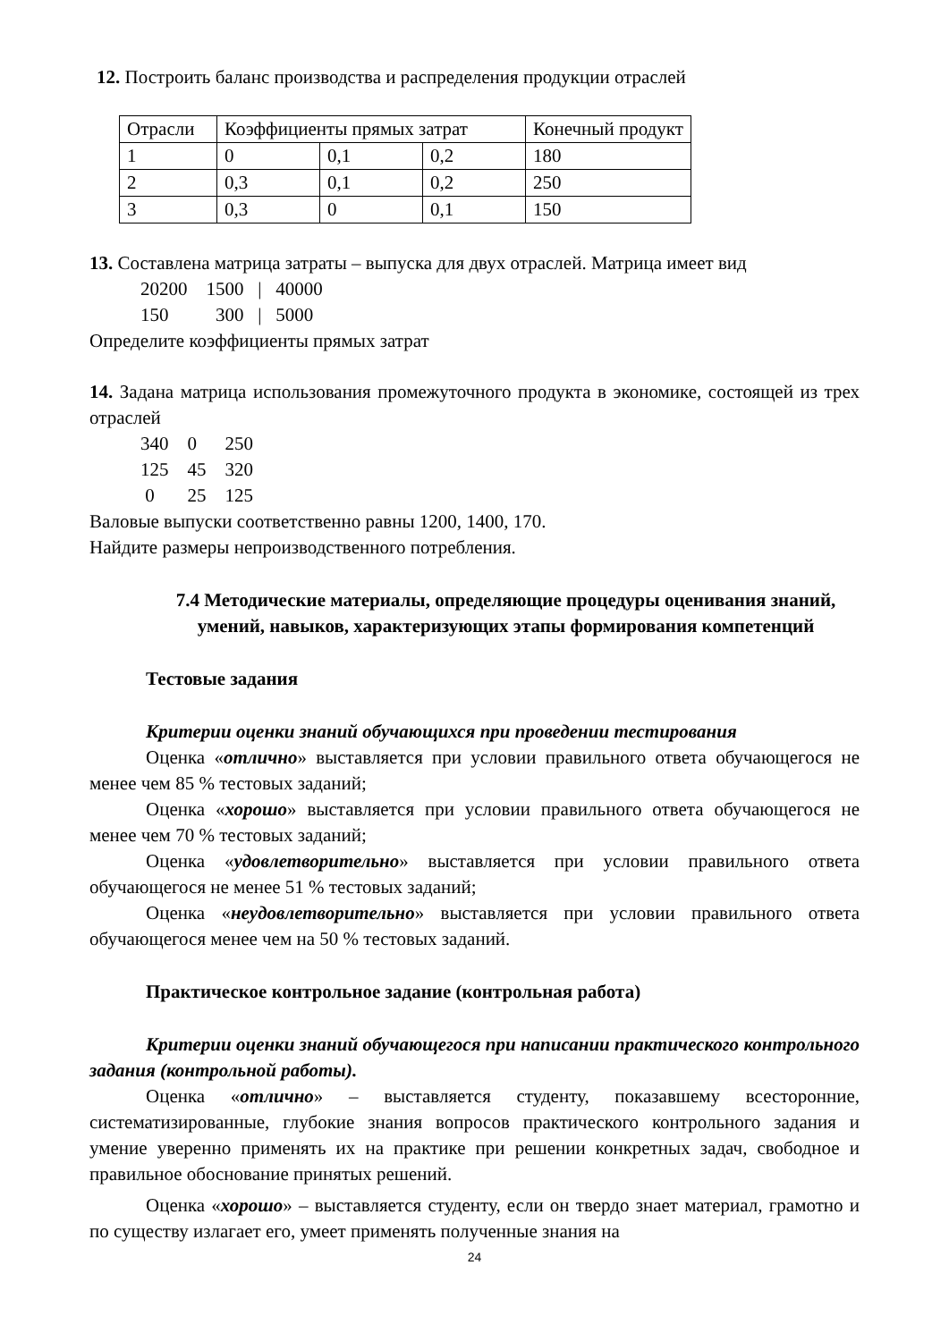12. Построить баланс производства и распределения продукции отраслей
| Отрасли | Коэффициенты прямых затрат | | | Конечный продукт |
| 1 | 0 | 0,1 | 0,2 | 180 |
| 2 | 0,3 | 0,1 | 0,2 | 250 |
| 3 | 0,3 | 0 | 0,1 | 150 |
13. Составлена матрица затраты – выпуска для двух отраслей. Матрица имеет вид
20200 1500 | 40000
150 300 | 5000
Определите коэффициенты прямых затрат
14. Задана матрица использования промежуточного продукта в экономике, состоящей из трех отраслей
340 0 250
125 45 320
0 25 125
Валовые выпуски соответственно равны 1200, 1400, 170.
Найдите размеры непроизводственного потребления.
7.4 Методические материалы, определяющие процедуры оценивания знаний, умений, навыков, характеризующих этапы формирования компетенций
Тестовые задания
Критерии оценки знаний обучающихся при проведении тестирования
Оценка «отлично» выставляется при условии правильного ответа обучающегося не менее чем 85 % тестовых заданий;
Оценка «хорошо» выставляется при условии правильного ответа обучающегося не менее чем 70 % тестовых заданий;
Оценка «удовлетворительно» выставляется при условии правильного ответа обучающегося не менее 51 % тестовых заданий;
Оценка «неудовлетворительно» выставляется при условии правильного ответа обучающегося менее чем на 50 % тестовых заданий.
Практическое контрольное задание (контрольная работа)
Критерии оценки знаний обучающегося при написании практического контрольного задания (контрольной работы).
Оценка «отлично» – выставляется студенту, показавшему всесторонние, систематизированные, глубокие знания вопросов практического контрольного задания и умение уверенно применять их на практике при решении конкретных задач, свободное и правильное обоснование принятых решений.
Оценка «хорошо» – выставляется студенту, если он твердо знает материал, грамотно и по существу излагает его, умеет применять полученные знания на
24